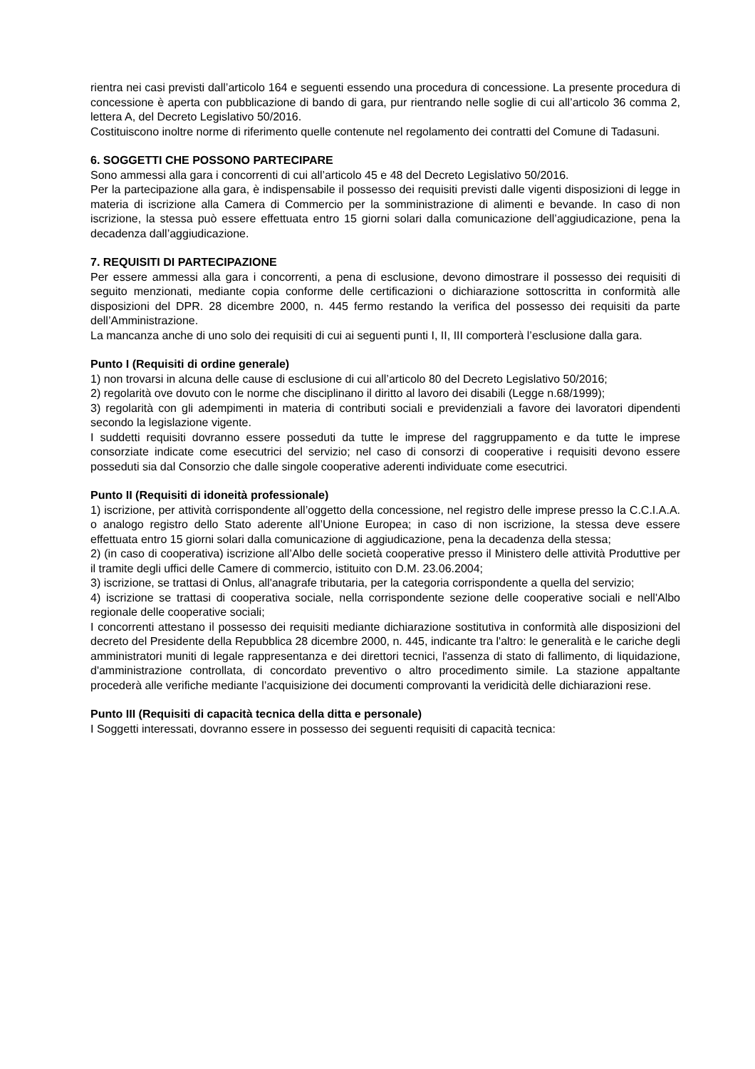rientra nei casi previsti dall’articolo 164 e seguenti essendo una procedura di concessione. La presente procedura di concessione è aperta con pubblicazione di bando di gara, pur rientrando nelle soglie di cui all’articolo 36 comma 2, lettera A, del Decreto Legislativo 50/2016.
Costituiscono inoltre norme di riferimento quelle contenute nel regolamento dei contratti del Comune di Tadasuni.
6. SOGGETTI CHE POSSONO PARTECIPARE
Sono ammessi alla gara i concorrenti di cui all’articolo 45 e 48 del Decreto Legislativo 50/2016.
Per la partecipazione alla gara, è indispensabile il possesso dei requisiti previsti dalle vigenti disposizioni di legge in materia di iscrizione alla Camera di Commercio per la somministrazione di alimenti e bevande. In caso di non iscrizione, la stessa può essere effettuata entro 15 giorni solari dalla comunicazione dell’aggiudicazione, pena la decadenza dall’aggiudicazione.
7. REQUISITI DI PARTECIPAZIONE
Per essere ammessi alla gara i concorrenti, a pena di esclusione, devono dimostrare il possesso dei requisiti di seguito menzionati, mediante copia conforme delle certificazioni o dichiarazione sottoscritta in conformità alle disposizioni del DPR. 28 dicembre 2000, n. 445 fermo restando la verifica del possesso dei requisiti da parte dell’Amministrazione.
La mancanza anche di uno solo dei requisiti di cui ai seguenti punti I, II, III comporterà l’esclusione dalla gara.
Punto I (Requisiti di ordine generale)
1) non trovarsi in alcuna delle cause di esclusione di cui all’articolo 80 del Decreto Legislativo 50/2016;
2) regolarità ove dovuto con le norme che disciplinano il diritto al lavoro dei disabili (Legge n.68/1999);
3) regolarità con gli adempimenti in materia di contributi sociali e previdenziali a favore dei lavoratori dipendenti secondo la legislazione vigente.
I suddetti requisiti dovranno essere posseduti da tutte le imprese del raggruppamento e da tutte le imprese consorziate indicate come esecutrici del servizio; nel caso di consorzi di cooperative i requisiti devono essere posseduti sia dal Consorzio che dalle singole cooperative aderenti individuate come esecutrici.
Punto II (Requisiti di idoneità professionale)
1) iscrizione, per attività corrispondente all’oggetto della concessione, nel registro delle imprese presso la C.C.I.A.A. o analogo registro dello Stato aderente all’Unione Europea; in caso di non iscrizione, la stessa deve essere effettuata entro 15 giorni solari dalla comunicazione di aggiudicazione, pena la decadenza della stessa;
2) (in caso di cooperativa) iscrizione all’Albo delle società cooperative presso il Ministero delle attività Produttive per il tramite degli uffici delle Camere di commercio, istituito con D.M. 23.06.2004;
3) iscrizione, se trattasi di Onlus, all'anagrafe tributaria, per la categoria corrispondente a quella del servizio;
4) iscrizione se trattasi di cooperativa sociale, nella corrispondente sezione delle cooperative sociali e nell'Albo regionale delle cooperative sociali;
I concorrenti attestano il possesso dei requisiti mediante dichiarazione sostitutiva in conformità alle disposizioni del decreto del Presidente della Repubblica 28 dicembre 2000, n. 445, indicante tra l'altro: le generalità e le cariche degli amministratori muniti di legale rappresentanza e dei direttori tecnici, l'assenza di stato di fallimento, di liquidazione, d'amministrazione controllata, di concordato preventivo o altro procedimento simile. La stazione appaltante procederà alle verifiche mediante l’acquisizione dei documenti comprovanti la veridicità delle dichiarazioni rese.
Punto III (Requisiti di capacità tecnica della ditta e personale)
I Soggetti interessati, dovranno essere in possesso dei seguenti requisiti di capacità tecnica: